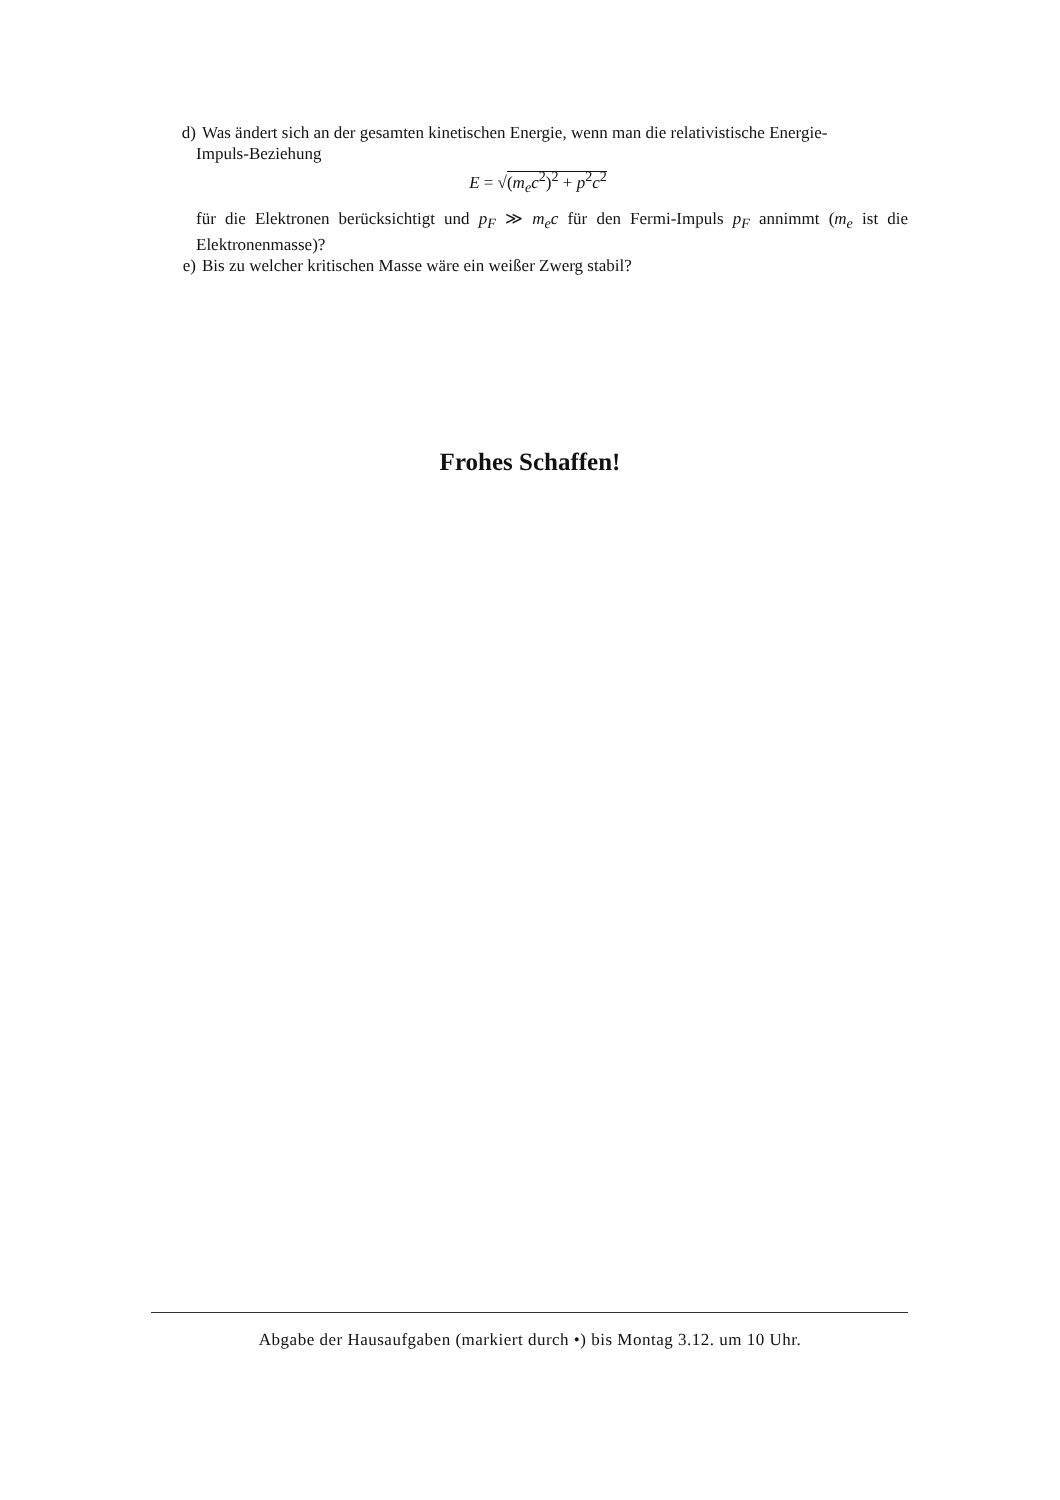d) Was ändert sich an der gesamten kinetischen Energie, wenn man die relativistische Energie-
Impuls-Beziehung
E = √(m<sub>e</sub> c<sup>2</sup>)<sup>2</sup> + p<sup>2</sup>c<sup>2</sup>
für die Elektronen berücksichtigt und p<sub>F</sub> ≫ m<sub>e</sub>c für den Fermi-Impuls p<sub>F</sub> annimmt (m<sub>e</sub> ist die Elektronenmasse)?
e) Bis zu welcher kritischen Masse wäre ein weißer Zwerg stabil?
Frohes Schaffen!
Abgabe der Hausaufgaben (markiert durch •) bis Montag 3.12. um 10 Uhr.